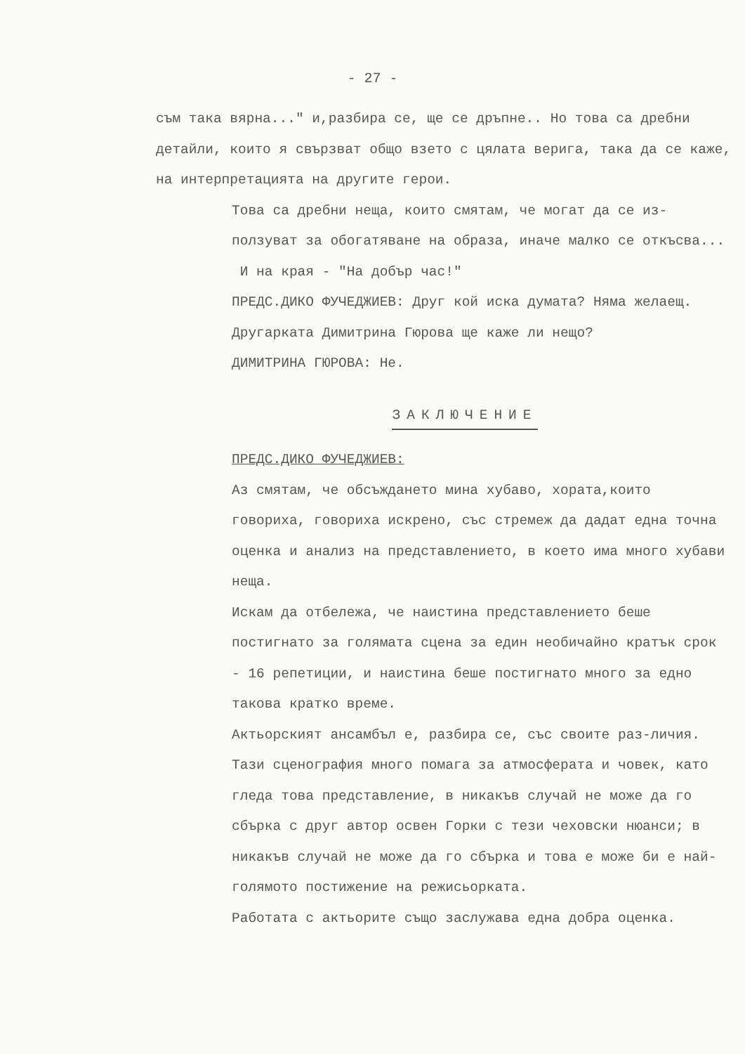- 27 -
съм така вярна..." и,разбира се, ще се дръпне.. Но това са дребни детайли, които я свързват общо взето с цялата верига, така да се каже, на интерпретацията на другите герои.
Това са дребни неща, които смятам, че могат да се из-ползуват за обогатяване на образа, иначе малко се откъсва...
И на края - "На добър час!"
ПРЕДС.ДИКО ФУЧЕДЖИЕВ: Друг кой иска думата? Няма желаещ.
Другарката Димитрина Гюрова ще каже ли нещо?
ДИМИТРИНА ГЮРОВА: Не.
ЗАКЛЮЧЕНИЕ
ПРЕДС.ДИКО ФУЧЕДЖИЕВ:
Аз смятам, че обсъждането мина хубаво, хората,които говориха, говориха искрено, със стремеж да дадат една точна оценка и анализ на представлението, в което има много хубави неща.
Искам да отбележа, че наистина представлението беше постигнато за голямата сцена за един необичайно кратък срок - 16 репетиции, и наистина беше постигнато много за едно такова кратко време.
Актьорският ансамбъл е, разбира се, със своите раз-личия.
Тази сценография много помага за атмосферата и човек, като гледа това представление, в никакъв случай не може да го сбърка с друг автор освен Горки с тези чеховски нюанси; в никакъв случай не може да го сбърка и това е може би е най-голямото постижение на режисьорката.
Работата с актьорите също заслужава една добра оценка.